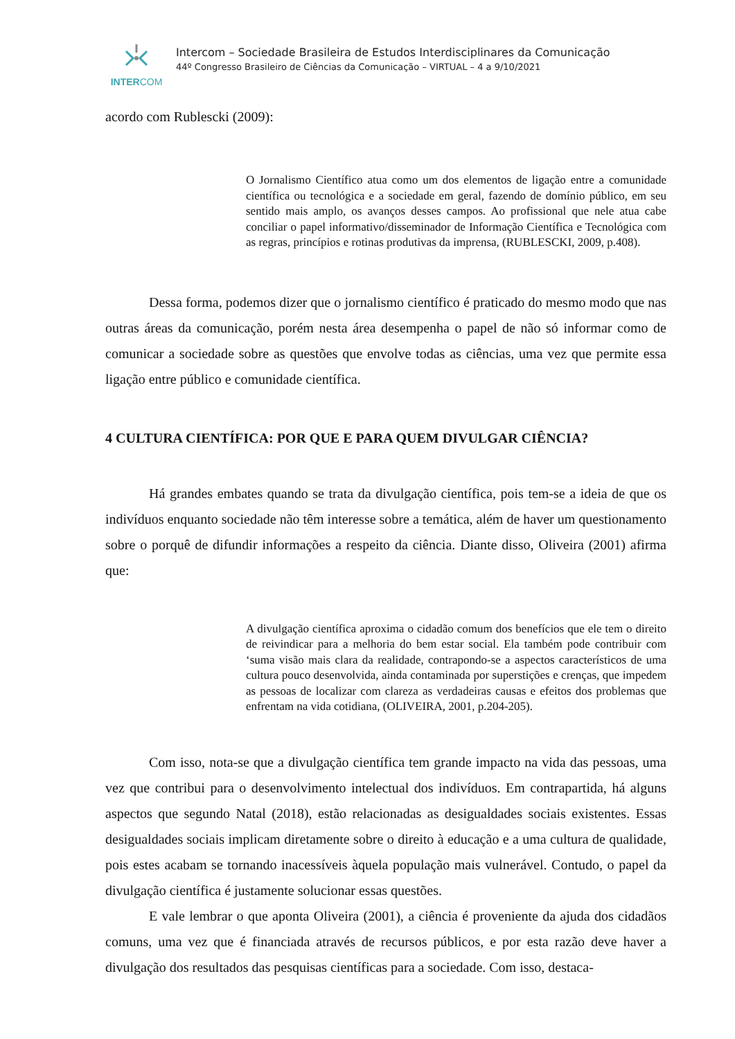INTERCOM
Intercom – Sociedade Brasileira de Estudos Interdisciplinares da Comunicação
44º Congresso Brasileiro de Ciências da Comunicação – VIRTUAL – 4 a 9/10/2021
acordo com Rublescki (2009):
O Jornalismo Científico atua como um dos elementos de ligação entre a comunidade científica ou tecnológica e a sociedade em geral, fazendo de domínio público, em seu sentido mais amplo, os avanços desses campos. Ao profissional que nele atua cabe conciliar o papel informativo/disseminador de Informação Científica e Tecnológica com as regras, princípios e rotinas produtivas da imprensa, (RUBLESCKI, 2009, p.408).
Dessa forma, podemos dizer que o jornalismo científico é praticado do mesmo modo que nas outras áreas da comunicação, porém nesta área desempenha o papel de não só informar como de comunicar a sociedade sobre as questões que envolve todas as ciências, uma vez que permite essa ligação entre público e comunidade científica.
4 CULTURA CIENTÍFICA: POR QUE E PARA QUEM DIVULGAR CIÊNCIA?
Há grandes embates quando se trata da divulgação científica, pois tem-se a ideia de que os indivíduos enquanto sociedade não têm interesse sobre a temática, além de haver um questionamento sobre o porquê de difundir informações a respeito da ciência. Diante disso, Oliveira (2001) afirma que:
A divulgação científica aproxima o cidadão comum dos benefícios que ele tem o direito de reivindicar para a melhoria do bem estar social. Ela também pode contribuir com ‘suma visão mais clara da realidade, contrapondo-se a aspectos característicos de uma cultura pouco desenvolvida, ainda contaminada por superstições e crenças, que impedem as pessoas de localizar com clareza as verdadeiras causas e efeitos dos problemas que enfrentam na vida cotidiana, (OLIVEIRA, 2001, p.204-205).
Com isso, nota-se que a divulgação científica tem grande impacto na vida das pessoas, uma vez que contribui para o desenvolvimento intelectual dos indivíduos. Em contrapartida, há alguns aspectos que segundo Natal (2018), estão relacionadas as desigualdades sociais existentes. Essas desigualdades sociais implicam diretamente sobre o direito à educação e a uma cultura de qualidade, pois estes acabam se tornando inacessíveis àquela população mais vulnerável. Contudo, o papel da divulgação científica é justamente solucionar essas questões.
E vale lembrar o que aponta Oliveira (2001), a ciência é proveniente da ajuda dos cidadãos comuns, uma vez que é financiada através de recursos públicos, e por esta razão deve haver a divulgação dos resultados das pesquisas científicas para a sociedade. Com isso, destaca-